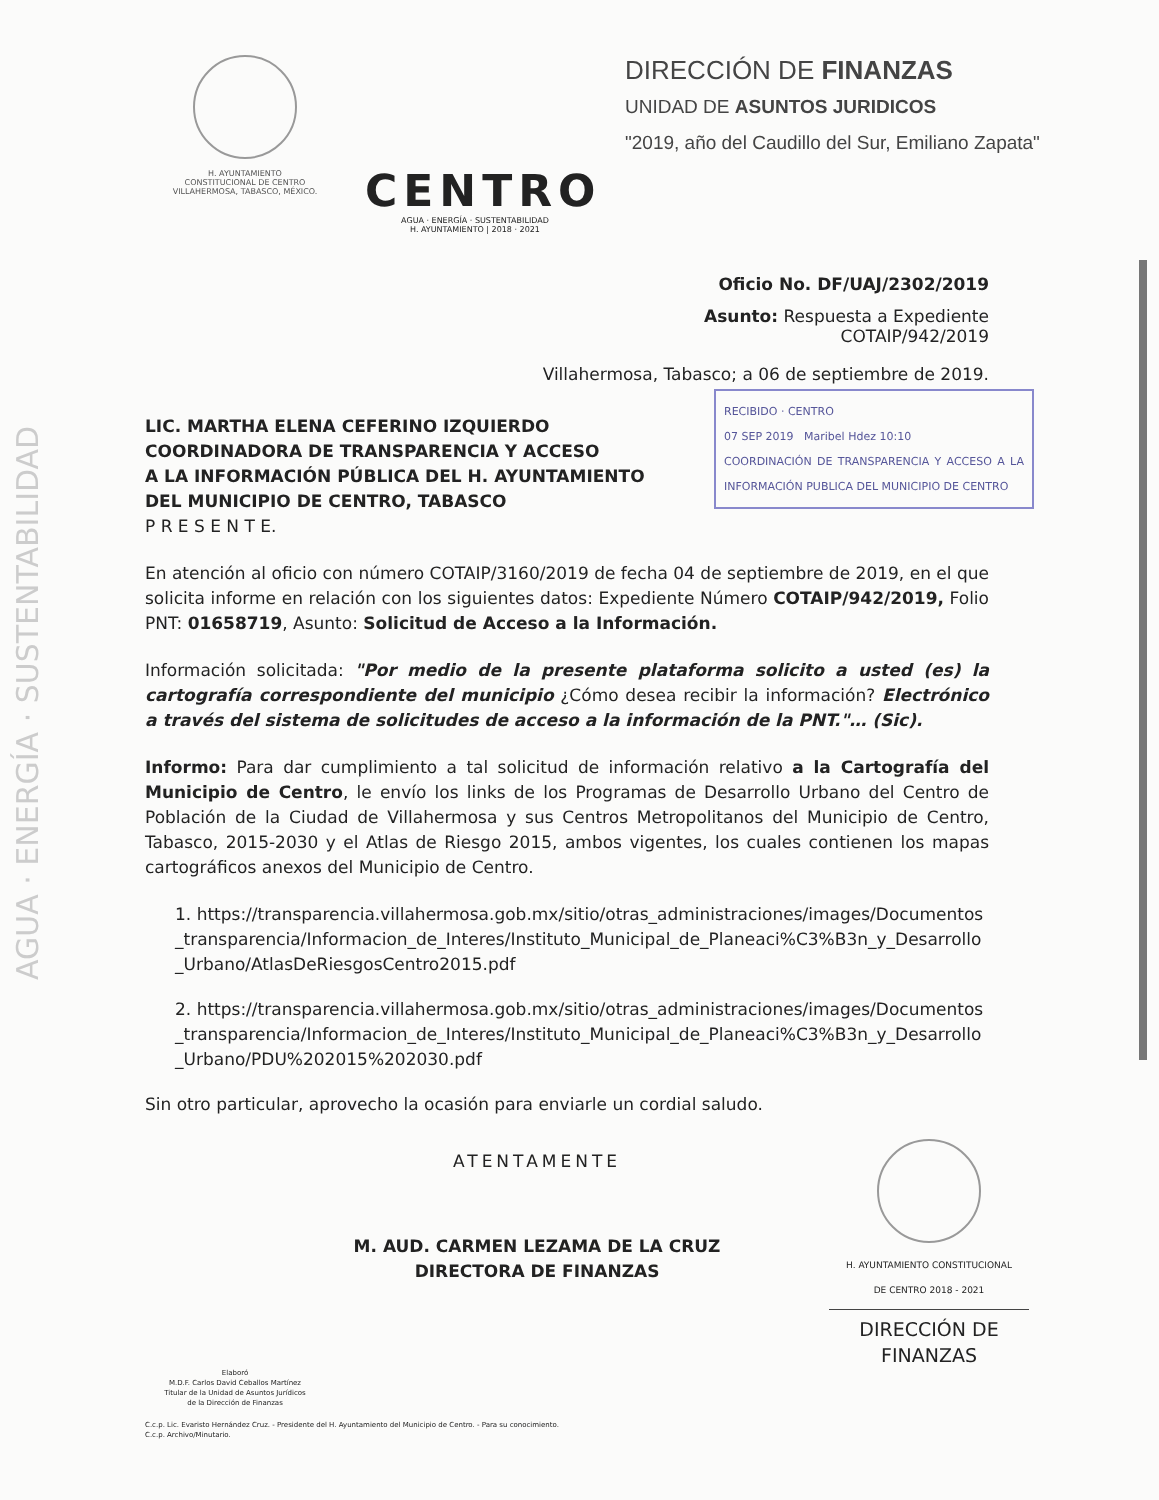AGUA · ENERGÍA · SUSTENTABILIDAD
H. AYUNTAMIENTO
CONSTITUCIONAL DE CENTRO
VILLAHERMOSA, TABASCO, MÉXICO.
CENTRO
AGUA · ENERGÍA · SUSTENTABILIDAD
H. AYUNTAMIENTO | 2018 · 2021
DIRECCIÓN DE FINANZAS
UNIDAD DE ASUNTOS JURIDICOS
"2019, año del Caudillo del Sur, Emiliano Zapata"
Oficio No. DF/UAJ/2302/2019
Asunto: Respuesta a Expediente
COTAIP/942/2019
Villahermosa, Tabasco; a 06 de septiembre de 2019.
RECIBIDO · CENTRO
07 SEP 2019 Maribel Hdez 10:10
COORDINACIÓN DE TRANSPARENCIA Y ACCESO A LA INFORMACIÓN PUBLICA DEL MUNICIPIO DE CENTRO
LIC. MARTHA ELENA CEFERINO IZQUIERDO
COORDINADORA DE TRANSPARENCIA Y ACCESO
A LA INFORMACIÓN PÚBLICA DEL H. AYUNTAMIENTO
DEL MUNICIPIO DE CENTRO, TABASCO
P R E S E N T E.
En atención al oficio con número COTAIP/3160/2019 de fecha 04 de septiembre de 2019, en el que solicita informe en relación con los siguientes datos: Expediente Número COTAIP/942/2019, Folio PNT: 01658719, Asunto: Solicitud de Acceso a la Información.
Información solicitada: "Por medio de la presente plataforma solicito a usted (es) la cartografía correspondiente del municipio ¿Cómo desea recibir la información? Electrónico a través del sistema de solicitudes de acceso a la información de la PNT."… (Sic).
Informo: Para dar cumplimiento a tal solicitud de información relativo a la Cartografía del Municipio de Centro, le envío los links de los Programas de Desarrollo Urbano del Centro de Población de la Ciudad de Villahermosa y sus Centros Metropolitanos del Municipio de Centro, Tabasco, 2015-2030 y el Atlas de Riesgo 2015, ambos vigentes, los cuales contienen los mapas cartográficos anexos del Municipio de Centro.
1. https://transparencia.villahermosa.gob.mx/sitio/otras_administraciones/images/Documentos_transparencia/Informacion_de_Interes/Instituto_Municipal_de_Planeaci%C3%B3n_y_Desarrollo_Urbano/AtlasDeRiesgosCentro2015.pdf
2. https://transparencia.villahermosa.gob.mx/sitio/otras_administraciones/images/Documentos_transparencia/Informacion_de_Interes/Instituto_Municipal_de_Planeaci%C3%B3n_y_Desarrollo_Urbano/PDU%202015%202030.pdf
Sin otro particular, aprovecho la ocasión para enviarle un cordial saludo.
ATENTAMENTE
M. AUD. CARMEN LEZAMA DE LA CRUZ
DIRECTORA DE FINANZAS
H. AYUNTAMIENTO CONSTITUCIONAL
DE CENTRO 2018 - 2021
DIRECCIÓN DE
FINANZAS
Elaboró
M.D.F. Carlos David Ceballos Martínez
Titular de la Unidad de Asuntos Jurídicos
de la Dirección de Finanzas
C.c.p. Lic. Evaristo Hernández Cruz. - Presidente del H. Ayuntamiento del Municipio de Centro. - Para su conocimiento.
C.c.p. Archivo/Minutario.